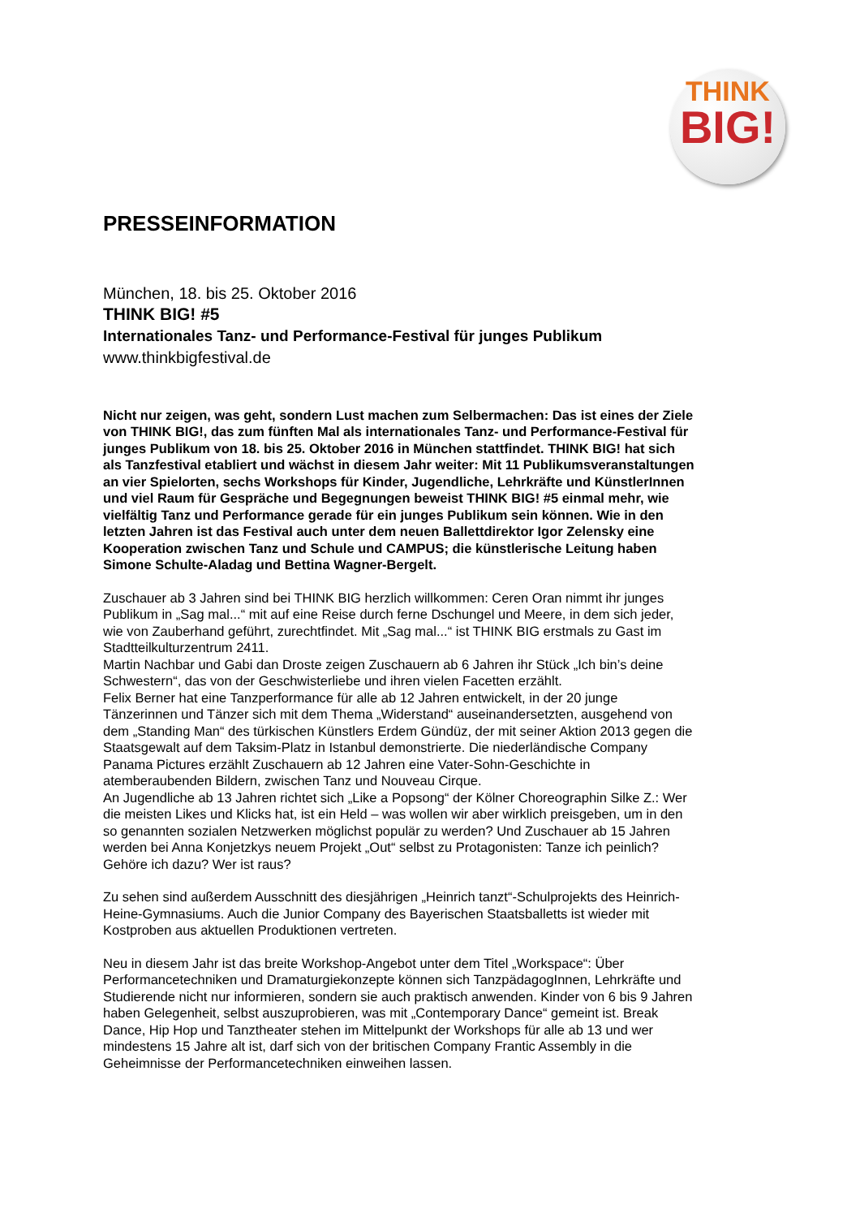THINK
BIG!
PRESSEINFORMATION
München, 18. bis 25. Oktober 2016
THINK BIG! #5
Internationales Tanz- und Performance-Festival für junges Publikum
www.thinkbigfestival.de
Nicht nur zeigen, was geht, sondern Lust machen zum Selbermachen: Das ist eines der Ziele von THINK BIG!, das zum fünften Mal als internationales Tanz- und Performance-Festival für junges Publikum von 18. bis 25. Oktober 2016 in München stattfindet. THINK BIG! hat sich als Tanzfestival etabliert und wächst in diesem Jahr weiter: Mit 11 Publikumsveranstaltungen an vier Spielorten, sechs Workshops für Kinder, Jugendliche, Lehrkräfte und KünstlerInnen und viel Raum für Gespräche und Begegnungen beweist THINK BIG! #5 einmal mehr, wie vielfältig Tanz und Performance gerade für ein junges Publikum sein können. Wie in den letzten Jahren ist das Festival auch unter dem neuen Ballettdirektor Igor Zelensky eine Kooperation zwischen Tanz und Schule und CAMPUS; die künstlerische Leitung haben Simone Schulte-Aladag und Bettina Wagner-Bergelt.
Zuschauer ab 3 Jahren sind bei THINK BIG herzlich willkommen: Ceren Oran nimmt ihr junges Publikum in „Sag mal...“ mit auf eine Reise durch ferne Dschungel und Meere, in dem sich jeder, wie von Zauberhand geführt, zurechtfindet. Mit „Sag mal...“ ist THINK BIG erstmals zu Gast im Stadtteilkulturzentrum 2411.
Martin Nachbar und Gabi dan Droste zeigen Zuschauern ab 6 Jahren ihr Stück „Ich bin’s deine Schwestern“, das von der Geschwisterliebe und ihren vielen Facetten erzählt.
Felix Berner hat eine Tanzperformance für alle ab 12 Jahren entwickelt, in der 20 junge Tänzerinnen und Tänzer sich mit dem Thema „Widerstand“ auseinandersetzten, ausgehend von dem „Standing Man“ des türkischen Künstlers Erdem Gündüz, der mit seiner Aktion 2013 gegen die Staatsgewalt auf dem Taksim-Platz in Istanbul demonstrierte. Die niederländische Company Panama Pictures erzählt Zuschauern ab 12 Jahren eine Vater-Sohn-Geschichte in atemberaubenden Bildern, zwischen Tanz und Nouveau Cirque.
An Jugendliche ab 13 Jahren richtet sich „Like a Popsong“ der Kölner Choreographin Silke Z.: Wer die meisten Likes und Klicks hat, ist ein Held – was wollen wir aber wirklich preisgeben, um in den so genannten sozialen Netzwerken möglichst populär zu werden? Und Zuschauer ab 15 Jahren werden bei Anna Konjetzkys neuem Projekt „Out“ selbst zu Protagonisten: Tanze ich peinlich? Gehöre ich dazu? Wer ist raus?
Zu sehen sind außerdem Ausschnitt des diesjährigen „Heinrich tanzt“-Schulprojekts des Heinrich-Heine-Gymnasiums. Auch die Junior Company des Bayerischen Staatsballetts ist wieder mit Kostproben aus aktuellen Produktionen vertreten.
Neu in diesem Jahr ist das breite Workshop-Angebot unter dem Titel „Workspace“: Über Performancetechniken und Dramaturgiekonzepte können sich TanzpädagogInnen, Lehrkräfte und Studierende nicht nur informieren, sondern sie auch praktisch anwenden. Kinder von 6 bis 9 Jahren haben Gelegenheit, selbst auszuprobieren, was mit „Contemporary Dance“ gemeint ist. Break Dance, Hip Hop und Tanztheater stehen im Mittelpunkt der Workshops für alle ab 13 und wer mindestens 15 Jahre alt ist, darf sich von der britischen Company Frantic Assembly in die Geheimnisse der Performancetechniken einweihen lassen.